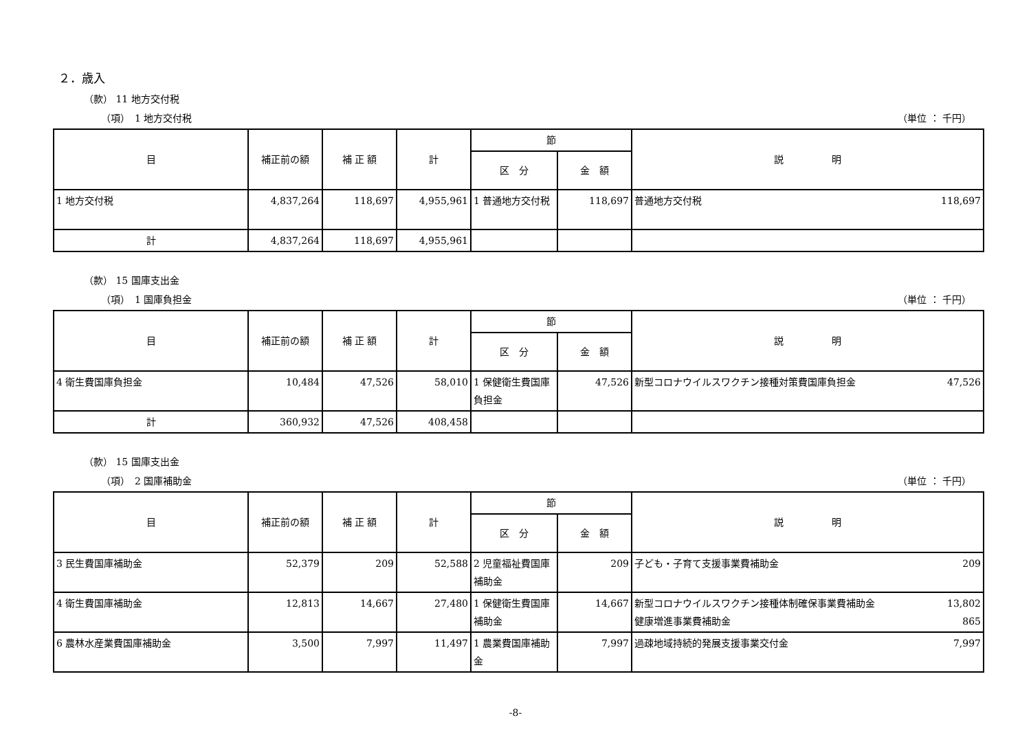２．歳入
（款） 11 地方交付税
（項）　1 地方交付税 （単位 ： 千円）
| 目 | 補正前の額 | 補 正 額 | 計 | 節 | | 説 明 |
| --- | --- | --- | --- | --- | --- | --- |
| | | | | 区 分 | 金 額 | |
| 1 地方交付税 | 4,837,264 | 118,697 | 4,955,961 | 1 普通地方交付税 | 118,697 | 普通地方交付税 118,697 |
| 計 | 4,837,264 | 118,697 | 4,955,961 | | | |
（款） 15 国庫支出金
（項）　1 国庫負担金 （単位 ： 千円）
| 目 | 補正前の額 | 補 正 額 | 計 | 節 | | 説 明 |
| --- | --- | --- | --- | --- | --- | --- |
| | | | | 区 分 | 金 額 | |
| 4 衛生費国庫負担金 | 10,484 | 47,526 | 58,010 | 1 保健衛生費国庫負担金 | 47,526 | 新型コロナウイルスワクチン接種対策費国庫負担金 47,526 |
| 計 | 360,932 | 47,526 | 408,458 | | | |
（款） 15 国庫支出金
（項）　2 国庫補助金 （単位 ： 千円）
| 目 | 補正前の額 | 補 正 額 | 計 | 節 | | 説 明 |
| --- | --- | --- | --- | --- | --- | --- |
| | | | | 区 分 | 金 額 | |
| 3 民生費国庫補助金 | 52,379 | 209 | 52,588 | 2 児童福祉費国庫補助金 | 209 | 子ども・子育て支援事業費補助金 209 |
| 4 衛生費国庫補助金 | 12,813 | 14,667 | 27,480 | 1 保健衛生費国庫補助金 | 14,667 | 新型コロナウイルスワクチン接種体制確保事業費補助金 13,802 健康増進事業費補助金 865 |
| 6 農林水産業費国庫補助金 | 3,500 | 7,997 | 11,497 | 1 農業費国庫補助金 | 7,997 | 過疎地域持続的発展支援事業交付金 7,997 |
-8-